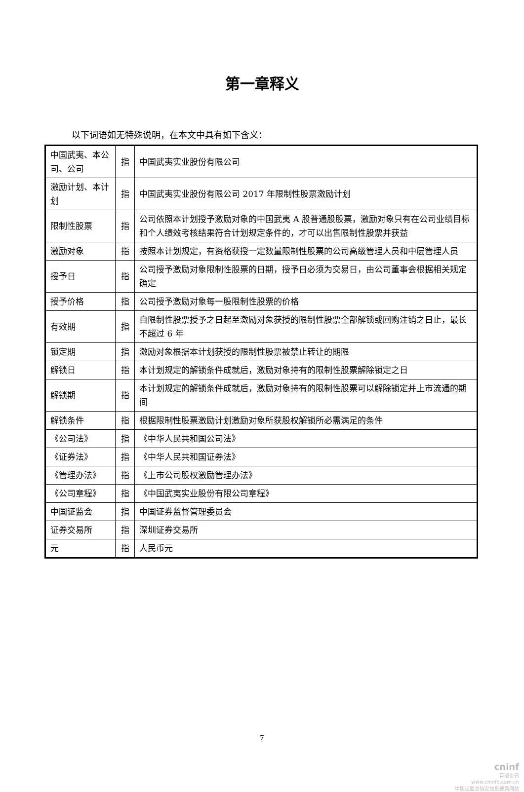第一章释义
以下词语如无特殊说明，在本文中具有如下含义：
| 中国武夷、本公司、公司 | 指 | 中国武夷实业股份有限公司 |
| 激励计划、本计划 | 指 | 中国武夷实业股份有限公司 2017 年限制性股票激励计划 |
| 限制性股票 | 指 | 公司依照本计划授予激励对象的中国武夷 A 股普通股股票，激励对象只有在公司业绩目标和个人绩效考核结果符合计划规定条件的，才可以出售限制性股票并获益 |
| 激励对象 | 指 | 按照本计划规定，有资格获授一定数量限制性股票的公司高级管理人员和中层管理人员 |
| 授予日 | 指 | 公司授予激励对象限制性股票的日期，授予日必须为交易日，由公司董事会根据相关规定确定 |
| 授予价格 | 指 | 公司授予激励对象每一股限制性股票的价格 |
| 有效期 | 指 | 自限制性股票授予之日起至激励对象获授的限制性股票全部解锁或回购注销之日止，最长不超过 6 年 |
| 锁定期 | 指 | 激励对象根据本计划获授的限制性股票被禁止转让的期限 |
| 解锁日 | 指 | 本计划规定的解锁条件成就后，激励对象持有的限制性股票解除锁定之日 |
| 解锁期 | 指 | 本计划规定的解锁条件成就后，激励对象持有的限制性股票可以解除锁定并上市流通的期间 |
| 解锁条件 | 指 | 根据限制性股票激励计划激励对象所获股权解锁所必需满足的条件 |
| 《公司法》 | 指 | 《中华人民共和国公司法》 |
| 《证券法》 | 指 | 《中华人民共和国证券法》 |
| 《管理办法》 | 指 | 《上市公司股权激励管理办法》 |
| 《公司章程》 | 指 | 《中国武夷实业股份有限公司章程》 |
| 中国证监会 | 指 | 中国证券监督管理委员会 |
| 证券交易所 | 指 | 深圳证券交易所 |
| 元 | 指 | 人民币元 |
7
cninf
巨潮资讯
www.cninfo.com.cn
中国证监会指定信息披露网站